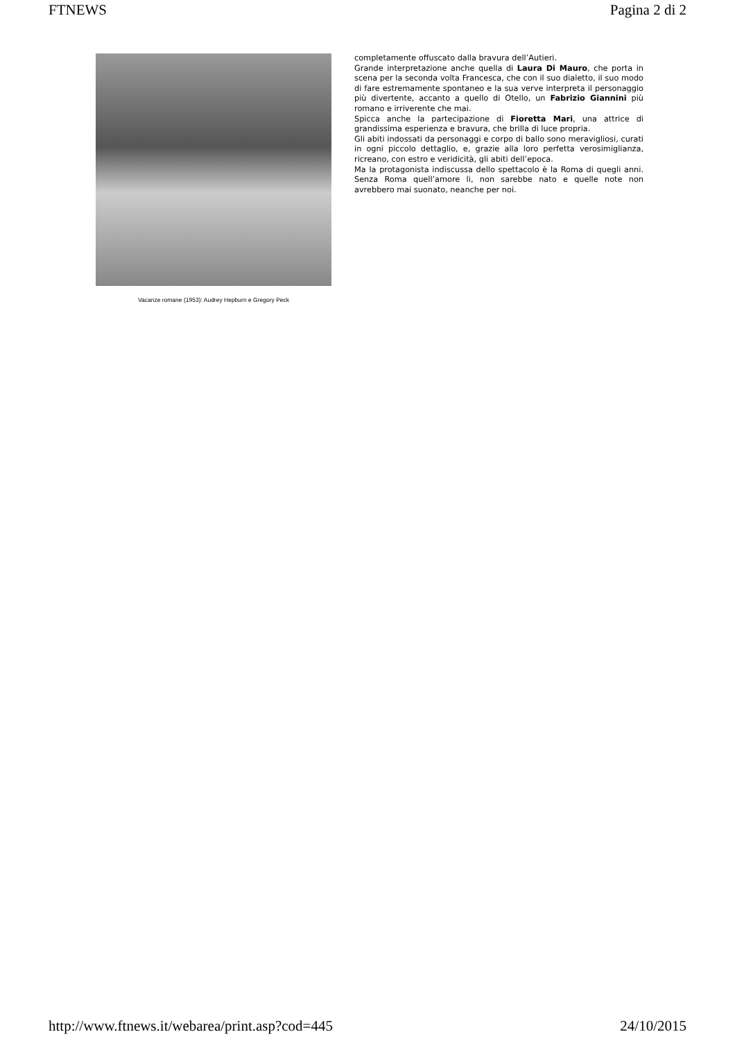FTNEWS Pagina 2 di 2
Vacanze romane (1953): Audrey Hepburn e Gregory Peck
completamente offuscato dalla bravura dell’Autieri.
Grande interpretazione anche quella di Laura Di Mauro, che porta in scena per la seconda volta Francesca, che con il suo dialetto, il suo modo di fare estremamente spontaneo e la sua verve interpreta il personaggio più divertente, accanto a quello di Otello, un Fabrizio Giannini più romano e irriverente che mai.
Spicca anche la partecipazione di Fioretta Mari, una attrice di grandissima esperienza e bravura, che brilla di luce propria.
Gli abiti indossati da personaggi e corpo di ballo sono meravigliosi, curati in ogni piccolo dettaglio, e, grazie alla loro perfetta verosimiglianza, ricreano, con estro e veridicità, gli abiti dell’epoca.
Ma la protagonista indiscussa dello spettacolo è la Roma di quegli anni. Senza Roma quell’amore li, non sarebbe nato e quelle note non avrebbero mai suonato, neanche per noi.
http://www.ftnews.it/webarea/print.asp?cod=445 24/10/2015